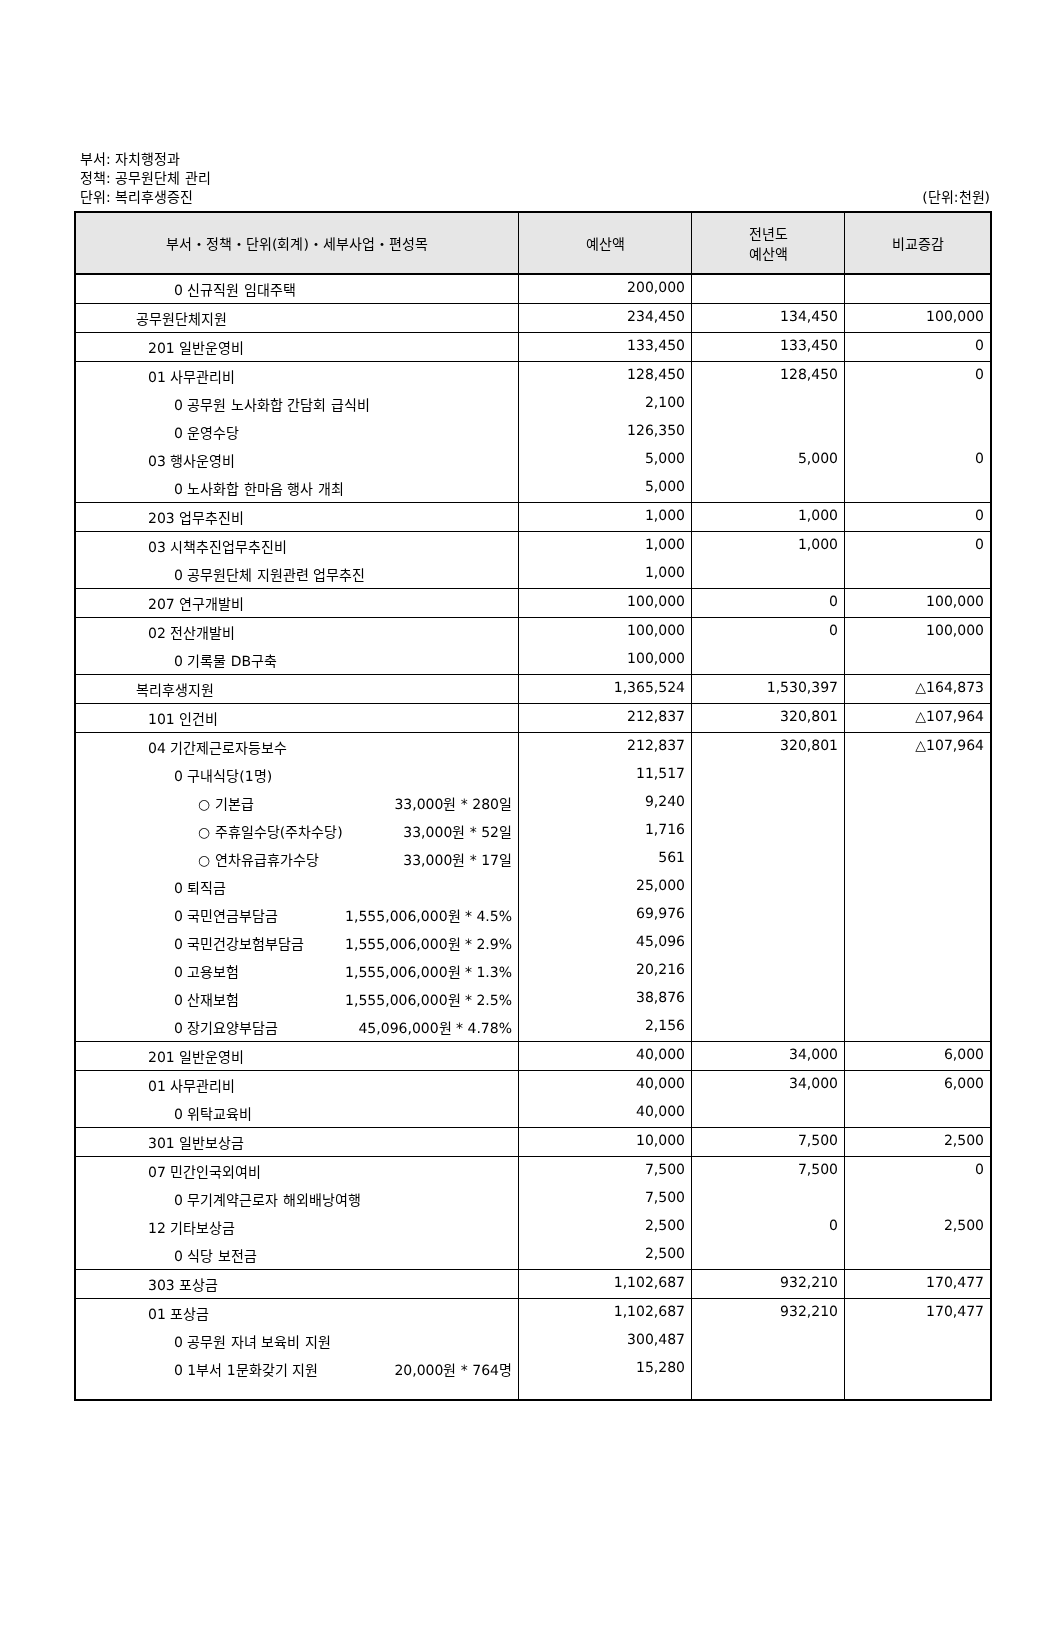부서: 자치행정과
정책: 공무원단체 관리
단위: 복리후생증진
(단위:천원)
| 부서・정책・단위(회계)・세부사업・편성목 | 예산액 | 전년도 예산액 | 비교증감 |
| --- | --- | --- | --- |
| 0 신규직원 임대주택 | 200,000 | | |
| 공무원단체지원 | 234,450 | 134,450 | 100,000 |
| 201 일반운영비 | 133,450 | 133,450 | 0 |
| 01 사무관리비 | 128,450 | 128,450 | 0 |
| 0 공무원 노사화합 간담회 급식비 | 2,100 | | |
| 0 운영수당 | 126,350 | | |
| 03 행사운영비 | 5,000 | 5,000 | 0 |
| 0 노사화합 한마음 행사 개최 | 5,000 | | |
| 203 업무추진비 | 1,000 | 1,000 | 0 |
| 03 시책추진업무추진비 | 1,000 | 1,000 | 0 |
| 0 공무원단체 지원관련 업무추진 | 1,000 | | |
| 207 연구개발비 | 100,000 | 0 | 100,000 |
| 02 전산개발비 | 100,000 | 0 | 100,000 |
| 0 기록물 DB구축 | 100,000 | | |
| 복리후생지원 | 1,365,524 | 1,530,397 | △164,873 |
| 101 인건비 | 212,837 | 320,801 | △107,964 |
| 04 기간제근로자등보수 | 212,837 | 320,801 | △107,964 |
| 0 구내식당(1명) | 11,517 | | |
| ○ 기본급 33,000원 * 280일 | 9,240 | | |
| ○ 주휴일수당(주차수당) 33,000원 * 52일 | 1,716 | | |
| ○ 연차유급휴가수당 33,000원 * 17일 | 561 | | |
| 0 퇴직금 | 25,000 | | |
| 0 국민연금부담금 1,555,006,000원 * 4.5% | 69,976 | | |
| 0 국민건강보험부담금 1,555,006,000원 * 2.9% | 45,096 | | |
| 0 고용보험 1,555,006,000원 * 1.3% | 20,216 | | |
| 0 산재보험 1,555,006,000원 * 2.5% | 38,876 | | |
| 0 장기요양부담금 45,096,000원 * 4.78% | 2,156 | | |
| 201 일반운영비 | 40,000 | 34,000 | 6,000 |
| 01 사무관리비 | 40,000 | 34,000 | 6,000 |
| 0 위탁교육비 | 40,000 | | |
| 301 일반보상금 | 10,000 | 7,500 | 2,500 |
| 07 민간인국외여비 | 7,500 | 7,500 | 0 |
| 0 무기계약근로자 해외배낭여행 | 7,500 | | |
| 12 기타보상금 | 2,500 | 0 | 2,500 |
| 0 식당 보전금 | 2,500 | | |
| 303 포상금 | 1,102,687 | 932,210 | 170,477 |
| 01 포상금 | 1,102,687 | 932,210 | 170,477 |
| 0 공무원 자녀 보육비 지원 | 300,487 | | |
| 0 1부서 1문화갖기 지원 20,000원 * 764명 | 15,280 | | |